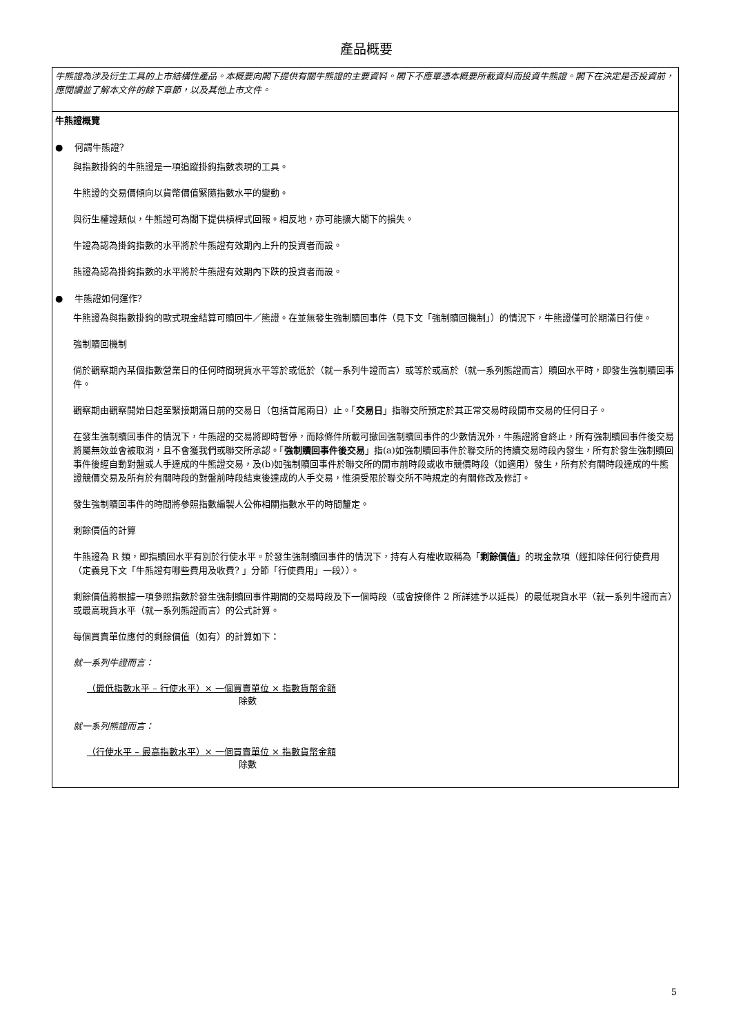產品概要
牛熊證為涉及衍生工具的上市結構性產品。本概要向閣下提供有關牛熊證的主要資料。閣下不應單憑本概要所載資料而投資牛熊證。閣下在決定是否投資前，應閱讀並了解本文件的餘下章節，以及其他上市文件。
牛熊證概覽
● 何謂牛熊證?
與指數掛鈎的牛熊證是一項追蹤掛鈎指數表現的工具。
牛熊證的交易價傾向以貨幣價值緊隨指數水平的變動。
與衍生權證類似，牛熊證可為閣下提供槓桿式回報。相反地，亦可能擴大閣下的損失。
牛證為認為掛鈎指數的水平將於牛熊證有效期內上升的投資者而設。
熊證為認為掛鈎指數的水平將於牛熊證有效期內下跌的投資者而設。
● 牛熊證如何運作?
牛熊證為與指數掛鈎的歐式現金結算可贖回牛／熊證。在並無發生強制贖回事件（見下文「強制贖回機制」）的情況下，牛熊證僅可於期滿日行使。
強制贖回機制
倘於觀察期內某個指數營業日的任何時間現貨水平等於或低於（就一系列牛證而言）或等於或高於（就一系列熊證而言）贖回水平時，即發生強制贖回事件。
觀察期由觀察開始日起至緊接期滿日前的交易日（包括首尾兩日）止。「交易日」指聯交所預定於其正常交易時段開市交易的任何日子。
在發生強制贖回事件的情況下，牛熊證的交易將即時暫停，而除條件所載可撤回強制贖回事件的少數情況外，牛熊證將會終止，所有強制贖回事件後交易將屬無效並會被取消，且不會獲我們或聯交所承認。「強制贖回事件後交易」指(a)如強制贖回事件於聯交所的持續交易時段內發生，所有於發生強制贖回事件後經自動對盤或人手達成的牛熊證交易，及(b)如強制贖回事件於聯交所的開市前時段或收市競價時段（如適用）發生，所有於有關時段達成的牛熊證競價交易及所有於有關時段的對盤前時段結束後達成的人手交易，惟須受限於聯交所不時規定的有關修改及修訂。
發生強制贖回事件的時間將參照指數編製人公佈相關指數水平的時間釐定。
剩餘價值的計算
牛熊證為 R 類，即指贖回水平有別於行使水平。於發生強制贖回事件的情況下，持有人有權收取稱為「剩餘價值」的現金款項（經扣除任何行使費用（定義見下文「牛熊證有哪些費用及收費? 」分節「行使費用」一段））。
剩餘價值將根據一項參照指數於發生強制贖回事件期間的交易時段及下一個時段（或會按條件 2 所詳述予以延長）的最低現貨水平（就一系列牛證而言）或最高現貨水平（就一系列熊證而言）的公式計算。
每個買賣單位應付的剩餘價值（如有）的計算如下：
就一系列牛證而言：
（最低指數水平 – 行使水平）× 一個買賣單位 × 指數貨幣金額
除數
就一系列熊證而言：
（行使水平 – 最高指數水平）× 一個買賣單位 × 指數貨幣金額
除數
5